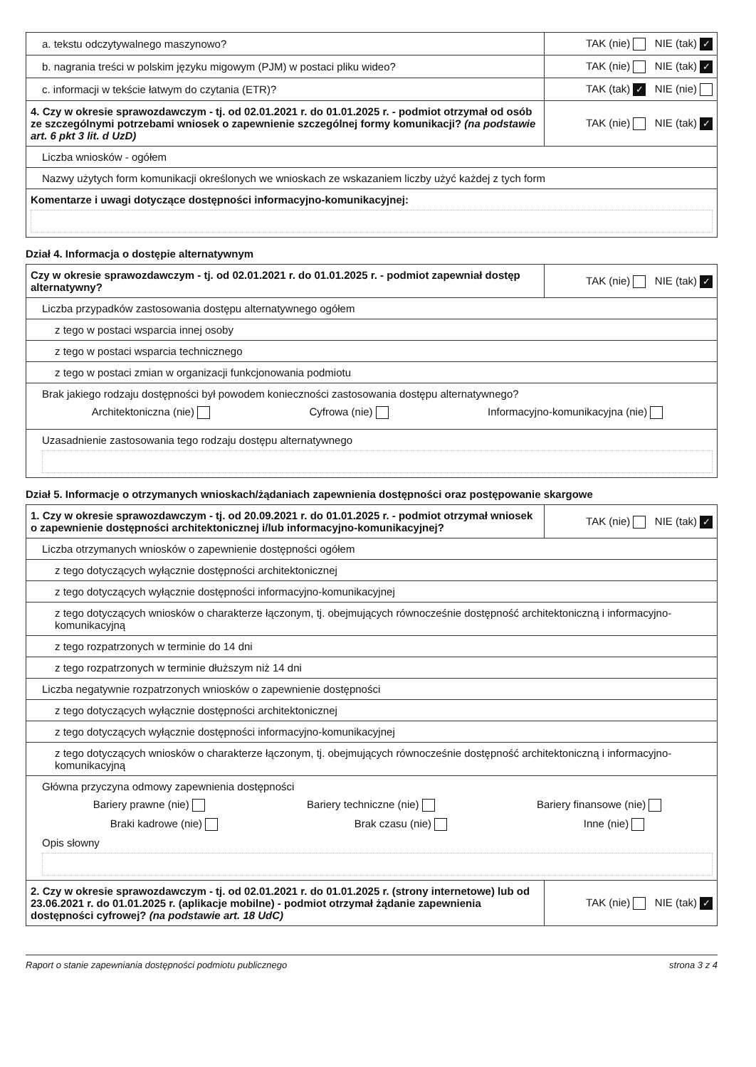| a. tekstu odczytywalnego maszynowo? | TAK (nie) NIE (tak) ✓ |
| b. nagrania treści w polskim języku migowym (PJM) w postaci pliku wideo? | TAK (nie) NIE (tak) ✓ |
| c. informacji w tekście łatwym do czytania (ETR)? | TAK (tak) ✓ NIE (nie) |
| 4. Czy w okresie sprawozdawczym - tj. od 02.01.2021 r. do 01.01.2025 r. - podmiot otrzymał od osób ze szczególnymi potrzebami wniosek o zapewnienie szczególnej formy komunikacji? (na podstawie art. 6 pkt 3 lit. d UzD) | TAK (nie) NIE (tak) ✓ |
| Liczba wniosków - ogółem | |
| Nazwy użytych form komunikacji określonych we wnioskach ze wskazaniem liczby użyć każdej z tych form | |
| Komentarze i uwagi dotyczące dostępności informacyjno-komunikacyjnej: | |
Dział 4. Informacja o dostępie alternatywnym
| Czy w okresie sprawozdawczym - tj. od 02.01.2021 r. do 01.01.2025 r. - podmiot zapewniał dostęp alternatywny? | TAK (nie) NIE (tak) ✓ |
| Liczba przypadków zastosowania dostępu alternatywnego ogółem | |
| z tego w postaci wsparcia innej osoby | |
| z tego w postaci wsparcia technicznego | |
| z tego w postaci zmian w organizacji funkcjonowania podmiotu | |
| Brak jakiego rodzaju dostępności był powodem konieczności zastosowania dostępu alternatywnego? Architektoniczna (nie) Cyfrowa (nie) Informacyjno-komunikacyjna (nie) | |
| Uzasadnienie zastosowania tego rodzaju dostępu alternatywnego | |
Dział 5. Informacje o otrzymanych wnioskach/żądaniach zapewnienia dostępności oraz postępowanie skargowe
| 1. Czy w okresie sprawozdawczym - tj. od 20.09.2021 r. do 01.01.2025 r. - podmiot otrzymał wniosek o zapewnienie dostępności architektonicznej i/lub informacyjno-komunikacyjnej? | TAK (nie) NIE (tak) ✓ |
| Liczba otrzymanych wniosków o zapewnienie dostępności ogółem | |
| z tego dotyczących wyłącznie dostępności architektonicznej | |
| z tego dotyczących wyłącznie dostępności informacyjno-komunikacyjnej | |
| z tego dotyczących wniosków o charakterze łączonym, tj. obejmujących równocześnie dostępność architektoniczną i informacyjno-komunikacyjną | |
| z tego rozpatrzonych w terminie do 14 dni | |
| z tego rozpatrzonych w terminie dłuższym niż 14 dni | |
| Liczba negatywnie rozpatrzonych wniosków o zapewnienie dostępności | |
| z tego dotyczących wyłącznie dostępności architektonicznej | |
| z tego dotyczących wyłącznie dostępności informacyjno-komunikacyjnej | |
| z tego dotyczących wniosków o charakterze łączonym, tj. obejmujących równocześnie dostępność architektoniczną i informacyjno-komunikacyjną | |
| Główna przyczyna odmowy zapewnienia dostępności Bariery prawne (nie) Bariery techniczne (nie) Bariery finansowe (nie) Braki kadrowe (nie) Brak czasu (nie) Inne (nie) Opis słowny | |
| 2. Czy w okresie sprawozdawczym - tj. od 02.01.2021 r. do 01.01.2025 r. (strony internetowe) lub od 23.06.2021 r. do 01.01.2025 r. (aplikacje mobilne) - podmiot otrzymał żądanie zapewnienia dostępności cyfrowej? (na podstawie art. 18 UdC) | TAK (nie) NIE (tak) ✓ |
Raport o stanie zapewniania dostępności podmiotu publicznego strona 3 z 4